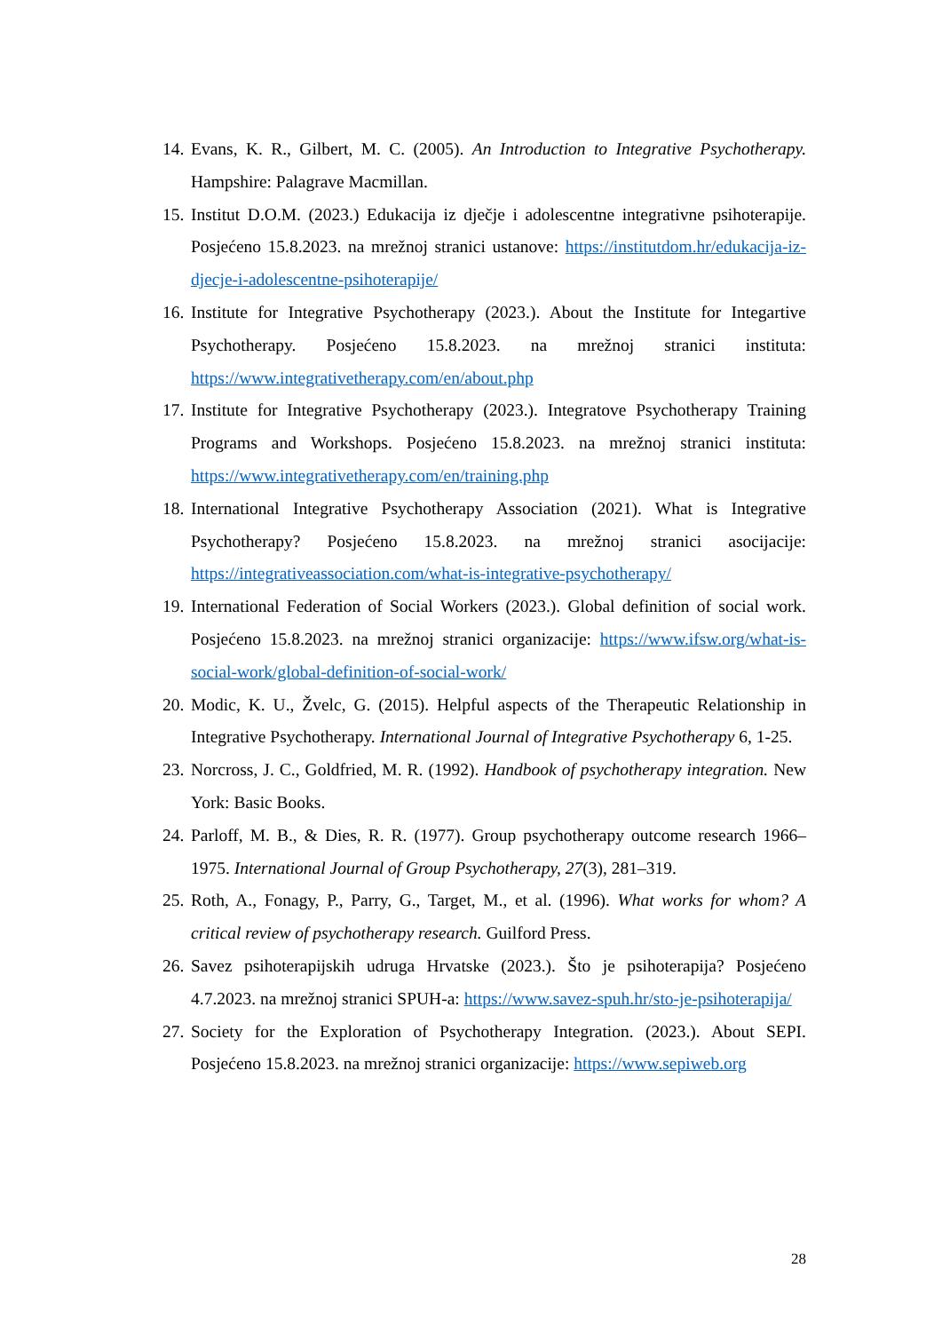14. Evans, K. R., Gilbert, M. C. (2005). An Introduction to Integrative Psychotherapy. Hampshire: Palagrave Macmillan.
15. Institut D.O.M. (2023.) Edukacija iz dječje i adolescentne integrativne psihoterapije. Posjećeno 15.8.2023. na mrežnoj stranici ustanove: https://institutdom.hr/edukacija-iz-djecje-i-adolescentne-psihoterapije/
16. Institute for Integrative Psychotherapy (2023.). About the Institute for Integartive Psychotherapy. Posjećeno 15.8.2023. na mrežnoj stranici instituta: https://www.integrativetherapy.com/en/about.php
17. Institute for Integrative Psychotherapy (2023.). Integratove Psychotherapy Training Programs and Workshops. Posjećeno 15.8.2023. na mrežnoj stranici instituta: https://www.integrativetherapy.com/en/training.php
18. International Integrative Psychotherapy Association (2021). What is Integrative Psychotherapy? Posjećeno 15.8.2023. na mrežnoj stranici asocijacije: https://integrativeassociation.com/what-is-integrative-psychotherapy/
19. International Federation of Social Workers (2023.). Global definition of social work. Posjećeno 15.8.2023. na mrežnoj stranici organizacije: https://www.ifsw.org/what-is-social-work/global-definition-of-social-work/
20. Modic, K. U., Žvelc, G. (2015). Helpful aspects of the Therapeutic Relationship in Integrative Psychotherapy. International Journal of Integrative Psychotherapy 6, 1-25.
23. Norcross, J. C., Goldfried, M. R. (1992). Handbook of psychotherapy integration. New York: Basic Books.
24. Parloff, M. B., & Dies, R. R. (1977). Group psychotherapy outcome research 1966–1975. International Journal of Group Psychotherapy, 27(3), 281–319.
25. Roth, A., Fonagy, P., Parry, G., Target, M., et al. (1996). What works for whom? A critical review of psychotherapy research. Guilford Press.
26. Savez psihoterapijskih udruga Hrvatske (2023.). Što je psihoterapija? Posjećeno 4.7.2023. na mrežnoj stranici SPUH-a: https://www.savez-spuh.hr/sto-je-psihoterapija/
27. Society for the Exploration of Psychotherapy Integration. (2023.). About SEPI. Posjećeno 15.8.2023. na mrežnoj stranici organizacije: https://www.sepiweb.org
28